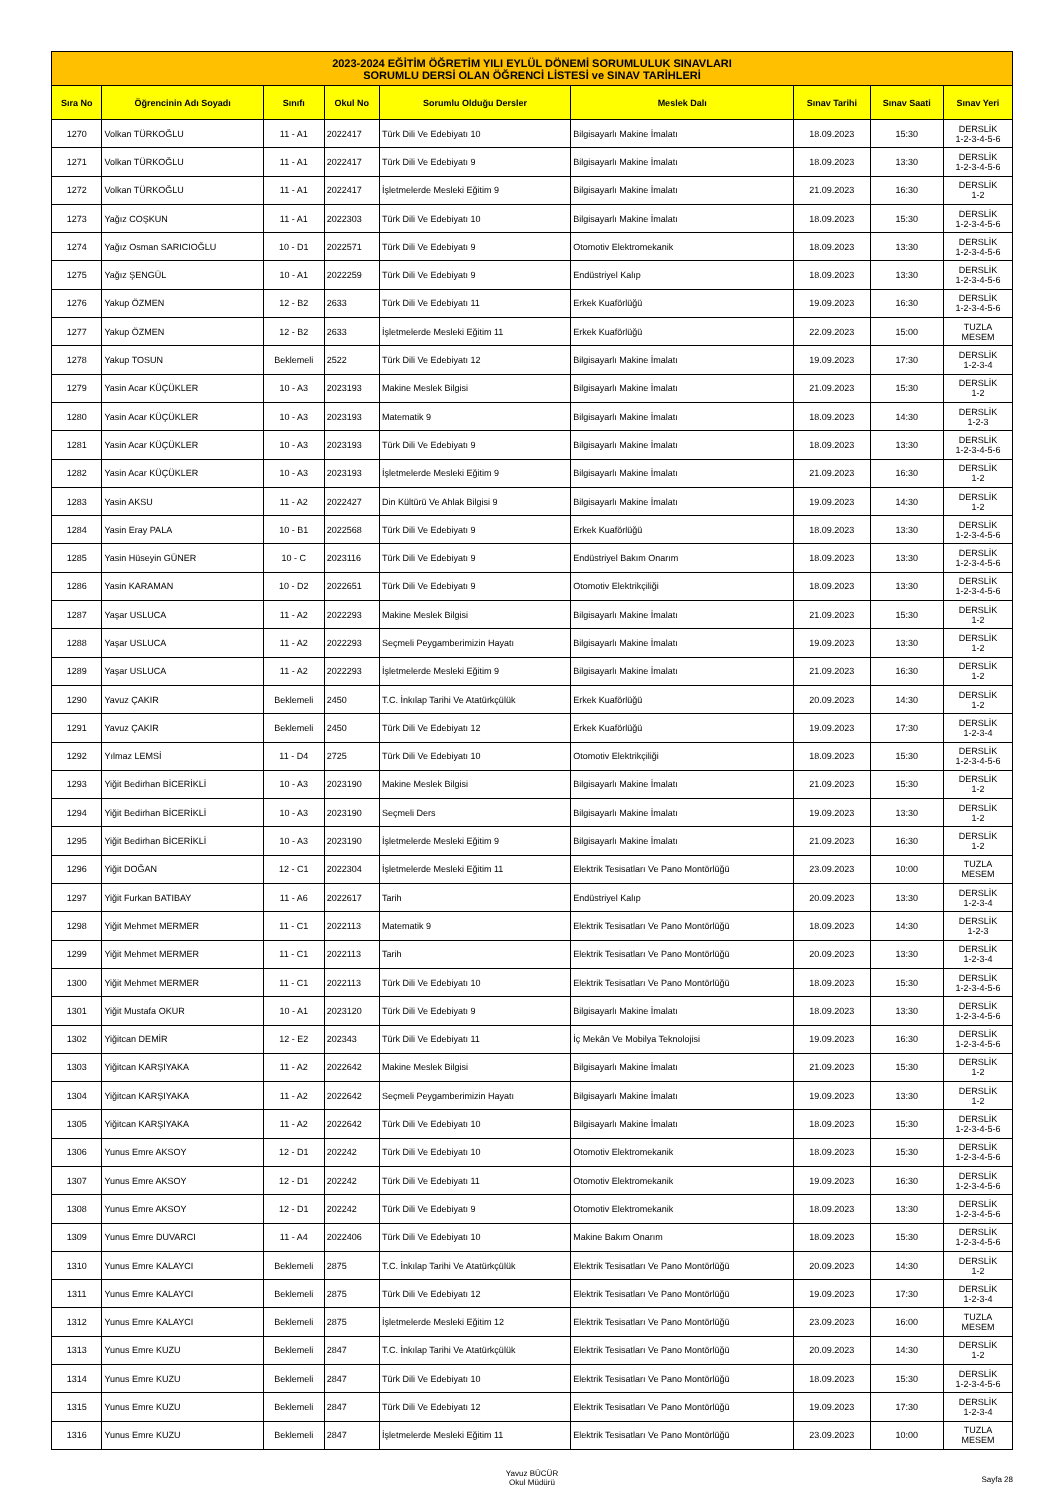| 2023-2024 EĞİTİM ÖĞRETİM YILI EYLÜL DÖNEMİ SORUMLULUK SINAVLARI SORUMLU DERSİ OLAN ÖĞRENCİ LİSTESİ ve SINAV TARİHLERİ | | | | | | | | |
| --- | --- | --- | --- | --- | --- | --- | --- | --- |
| Sıra No | Öğrencinin Adı Soyadı | Sınıfı | Okul No | Sorumlu Olduğu Dersler | Meslek Dalı | Sınav Tarihi | Sınav Saati | Sınav Yeri |
| 1270 | Volkan TÜRKOĞLU | 11 - A1 | 2022417 | Türk Dili Ve Edebiyatı 10 | Bilgisayarlı Makine İmalatı | 18.09.2023 | 15:30 | DERSLİK 1-2-3-4-5-6 |
| 1271 | Volkan TÜRKOĞLU | 11 - A1 | 2022417 | Türk Dili Ve Edebiyatı 9 | Bilgisayarlı Makine İmalatı | 18.09.2023 | 13:30 | DERSLİK 1-2-3-4-5-6 |
| 1272 | Volkan TÜRKOĞLU | 11 - A1 | 2022417 | İşletmelerde Mesleki Eğitim 9 | Bilgisayarlı Makine İmalatı | 21.09.2023 | 16:30 | DERSLİK 1-2 |
| 1273 | Yağız COŞKUN | 11 - A1 | 2022303 | Türk Dili Ve Edebiyatı 10 | Bilgisayarlı Makine İmalatı | 18.09.2023 | 15:30 | DERSLİK 1-2-3-4-5-6 |
| 1274 | Yağız Osman SARICIOĞLU | 10 - D1 | 2022571 | Türk Dili Ve Edebiyatı 9 | Otomotiv Elektromekanik | 18.09.2023 | 13:30 | DERSLİK 1-2-3-4-5-6 |
| 1275 | Yağız ŞENGÜL | 10 - A1 | 2022259 | Türk Dili Ve Edebiyatı 9 | Endüstriyel Kalıp | 18.09.2023 | 13:30 | DERSLİK 1-2-3-4-5-6 |
| 1276 | Yakup ÖZMEN | 12 - B2 | 2633 | Türk Dili Ve Edebiyatı 11 | Erkek Kuaförlüğü | 19.09.2023 | 16:30 | DERSLİK 1-2-3-4-5-6 |
| 1277 | Yakup ÖZMEN | 12 - B2 | 2633 | İşletmelerde Mesleki Eğitim 11 | Erkek Kuaförlüğü | 22.09.2023 | 15:00 | TUZLA MESEM |
| 1278 | Yakup TOSUN | Beklemeli | 2522 | Türk Dili Ve Edebiyatı 12 | Bilgisayarlı Makine İmalatı | 19.09.2023 | 17:30 | DERSLİK 1-2-3-4 |
| 1279 | Yasin Acar KÜÇÜKLER | 10 - A3 | 2023193 | Makine Meslek Bilgisi | Bilgisayarlı Makine İmalatı | 21.09.2023 | 15:30 | DERSLİK 1-2 |
| 1280 | Yasin Acar KÜÇÜKLER | 10 - A3 | 2023193 | Matematik 9 | Bilgisayarlı Makine İmalatı | 18.09.2023 | 14:30 | DERSLİK 1-2-3 |
| 1281 | Yasin Acar KÜÇÜKLER | 10 - A3 | 2023193 | Türk Dili Ve Edebiyatı 9 | Bilgisayarlı Makine İmalatı | 18.09.2023 | 13:30 | DERSLİK 1-2-3-4-5-6 |
| 1282 | Yasin Acar KÜÇÜKLER | 10 - A3 | 2023193 | İşletmelerde Mesleki Eğitim 9 | Bilgisayarlı Makine İmalatı | 21.09.2023 | 16:30 | DERSLİK 1-2 |
| 1283 | Yasin AKSU | 11 - A2 | 2022427 | Din Kültürü Ve Ahlak Bilgisi 9 | Bilgisayarlı Makine İmalatı | 19.09.2023 | 14:30 | DERSLİK 1-2 |
| 1284 | Yasin Eray PALA | 10 - B1 | 2022568 | Türk Dili Ve Edebiyatı 9 | Erkek Kuaförlüğü | 18.09.2023 | 13:30 | DERSLİK 1-2-3-4-5-6 |
| 1285 | Yasin Hüseyin GÜNER | 10 - C | 2023116 | Türk Dili Ve Edebiyatı 9 | Endüstriyel Bakım Onarım | 18.09.2023 | 13:30 | DERSLİK 1-2-3-4-5-6 |
| 1286 | Yasin KARAMAN | 10 - D2 | 2022651 | Türk Dili Ve Edebiyatı 9 | Otomotiv Elektrikçiliği | 18.09.2023 | 13:30 | DERSLİK 1-2-3-4-5-6 |
| 1287 | Yaşar USLUCA | 11 - A2 | 2022293 | Makine Meslek Bilgisi | Bilgisayarlı Makine İmalatı | 21.09.2023 | 15:30 | DERSLİK 1-2 |
| 1288 | Yaşar USLUCA | 11 - A2 | 2022293 | Seçmeli Peygamberimizin Hayatı | Bilgisayarlı Makine İmalatı | 19.09.2023 | 13:30 | DERSLİK 1-2 |
| 1289 | Yaşar USLUCA | 11 - A2 | 2022293 | İşletmelerde Mesleki Eğitim 9 | Bilgisayarlı Makine İmalatı | 21.09.2023 | 16:30 | DERSLİK 1-2 |
| 1290 | Yavuz ÇAKIR | Beklemeli | 2450 | T.C. İnkılap Tarihi Ve Atatürkçülük | Erkek Kuaförlüğü | 20.09.2023 | 14:30 | DERSLİK 1-2 |
| 1291 | Yavuz ÇAKIR | Beklemeli | 2450 | Türk Dili Ve Edebiyatı 12 | Erkek Kuaförlüğü | 19.09.2023 | 17:30 | DERSLİK 1-2-3-4 |
| 1292 | Yılmaz LEMSİ | 11 - D4 | 2725 | Türk Dili Ve Edebiyatı 10 | Otomotiv Elektrikçiliği | 18.09.2023 | 15:30 | DERSLİK 1-2-3-4-5-6 |
| 1293 | Yiğit Bedirhan BİCERİKLİ | 10 - A3 | 2023190 | Makine Meslek Bilgisi | Bilgisayarlı Makine İmalatı | 21.09.2023 | 15:30 | DERSLİK 1-2 |
| 1294 | Yiğit Bedirhan BİCERİKLİ | 10 - A3 | 2023190 | Seçmeli Ders | Bilgisayarlı Makine İmalatı | 19.09.2023 | 13:30 | DERSLİK 1-2 |
| 1295 | Yiğit Bedirhan BİCERİKLİ | 10 - A3 | 2023190 | İşletmelerde Mesleki Eğitim 9 | Bilgisayarlı Makine İmalatı | 21.09.2023 | 16:30 | DERSLİK 1-2 |
| 1296 | Yiğit DOĞAN | 12 - C1 | 2022304 | İşletmelerde Mesleki Eğitim 11 | Elektrik Tesisatları Ve Pano Montörlüğü | 23.09.2023 | 10:00 | TUZLA MESEM |
| 1297 | Yiğit Furkan BATIBAY | 11 - A6 | 2022617 | Tarih | Endüstriyel Kalıp | 20.09.2023 | 13:30 | DERSLİK 1-2-3-4 |
| 1298 | Yiğit Mehmet MERMER | 11 - C1 | 2022113 | Matematik 9 | Elektrik Tesisatları Ve Pano Montörlüğü | 18.09.2023 | 14:30 | DERSLİK 1-2-3 |
| 1299 | Yiğit Mehmet MERMER | 11 - C1 | 2022113 | Tarih | Elektrik Tesisatları Ve Pano Montörlüğü | 20.09.2023 | 13:30 | DERSLİK 1-2-3-4 |
| 1300 | Yiğit Mehmet MERMER | 11 - C1 | 2022113 | Türk Dili Ve Edebiyatı 10 | Elektrik Tesisatları Ve Pano Montörlüğü | 18.09.2023 | 15:30 | DERSLİK 1-2-3-4-5-6 |
| 1301 | Yiğit Mustafa OKUR | 10 - A1 | 2023120 | Türk Dili Ve Edebiyatı 9 | Bilgisayarlı Makine İmalatı | 18.09.2023 | 13:30 | DERSLİK 1-2-3-4-5-6 |
| 1302 | Yiğitcan DEMİR | 12 - E2 | 202343 | Türk Dili Ve Edebiyatı 11 | İç Mekân Ve Mobilya Teknolojisi | 19.09.2023 | 16:30 | DERSLİK 1-2-3-4-5-6 |
| 1303 | Yiğitcan KARŞIYAKA | 11 - A2 | 2022642 | Makine Meslek Bilgisi | Bilgisayarlı Makine İmalatı | 21.09.2023 | 15:30 | DERSLİK 1-2 |
| 1304 | Yiğitcan KARŞIYAKA | 11 - A2 | 2022642 | Seçmeli Peygamberimizin Hayatı | Bilgisayarlı Makine İmalatı | 19.09.2023 | 13:30 | DERSLİK 1-2 |
| 1305 | Yiğitcan KARŞIYAKA | 11 - A2 | 2022642 | Türk Dili Ve Edebiyatı 10 | Bilgisayarlı Makine İmalatı | 18.09.2023 | 15:30 | DERSLİK 1-2-3-4-5-6 |
| 1306 | Yunus Emre AKSOY | 12 - D1 | 202242 | Türk Dili Ve Edebiyatı 10 | Otomotiv Elektromekanik | 18.09.2023 | 15:30 | DERSLİK 1-2-3-4-5-6 |
| 1307 | Yunus Emre AKSOY | 12 - D1 | 202242 | Türk Dili Ve Edebiyatı 11 | Otomotiv Elektromekanik | 19.09.2023 | 16:30 | DERSLİK 1-2-3-4-5-6 |
| 1308 | Yunus Emre AKSOY | 12 - D1 | 202242 | Türk Dili Ve Edebiyatı 9 | Otomotiv Elektromekanik | 18.09.2023 | 13:30 | DERSLİK 1-2-3-4-5-6 |
| 1309 | Yunus Emre DUVARCI | 11 - A4 | 2022406 | Türk Dili Ve Edebiyatı 10 | Makine Bakım Onarım | 18.09.2023 | 15:30 | DERSLİK 1-2-3-4-5-6 |
| 1310 | Yunus Emre KALAYCI | Beklemeli | 2875 | T.C. İnkılap Tarihi Ve Atatürkçülük | Elektrik Tesisatları Ve Pano Montörlüğü | 20.09.2023 | 14:30 | DERSLİK 1-2 |
| 1311 | Yunus Emre KALAYCI | Beklemeli | 2875 | Türk Dili Ve Edebiyatı 12 | Elektrik Tesisatları Ve Pano Montörlüğü | 19.09.2023 | 17:30 | DERSLİK 1-2-3-4 |
| 1312 | Yunus Emre KALAYCI | Beklemeli | 2875 | İşletmelerde Mesleki Eğitim 12 | Elektrik Tesisatları Ve Pano Montörlüğü | 23.09.2023 | 16:00 | TUZLA MESEM |
| 1313 | Yunus Emre KUZU | Beklemeli | 2847 | T.C. İnkılap Tarihi Ve Atatürkçülük | Elektrik Tesisatları Ve Pano Montörlüğü | 20.09.2023 | 14:30 | DERSLİK 1-2 |
| 1314 | Yunus Emre KUZU | Beklemeli | 2847 | Türk Dili Ve Edebiyatı 10 | Elektrik Tesisatları Ve Pano Montörlüğü | 18.09.2023 | 15:30 | DERSLİK 1-2-3-4-5-6 |
| 1315 | Yunus Emre KUZU | Beklemeli | 2847 | Türk Dili Ve Edebiyatı 12 | Elektrik Tesisatları Ve Pano Montörlüğü | 19.09.2023 | 17:30 | DERSLİK 1-2-3-4 |
| 1316 | Yunus Emre KUZU | Beklemeli | 2847 | İşletmelerde Mesleki Eğitim 11 | Elektrik Tesisatları Ve Pano Montörlüğü | 23.09.2023 | 10:00 | TUZLA MESEM |
Yavuz BÜCÜR
Okul Müdürü
Sayfa 28